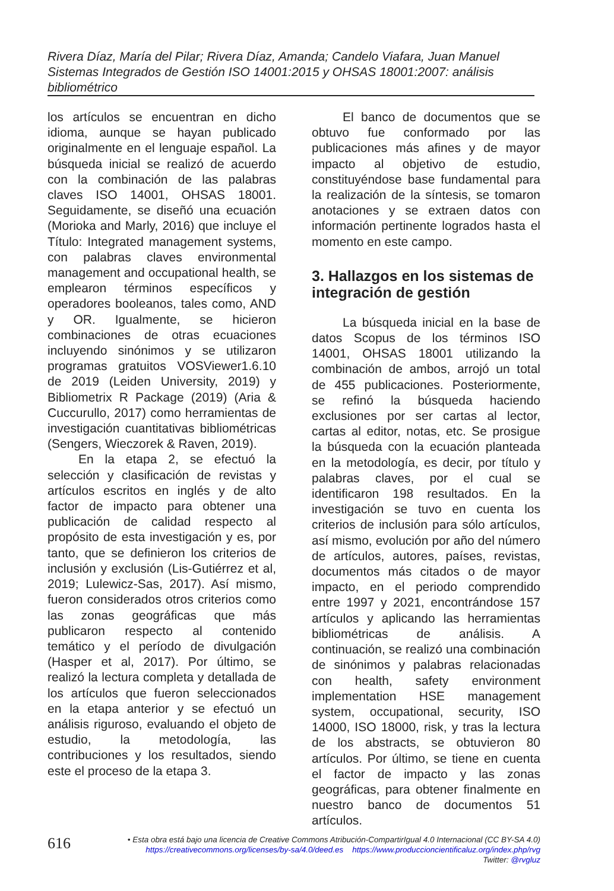Rivera Díaz, María del Pilar; Rivera Díaz, Amanda; Candelo Viafara, Juan Manuel
Sistemas Integrados de Gestión ISO 14001:2015 y OHSAS 18001:2007: análisis bibliométrico
los artículos se encuentran en dicho idioma, aunque se hayan publicado originalmente en el lenguaje español. La búsqueda inicial se realizó de acuerdo con la combinación de las palabras claves ISO 14001, OHSAS 18001. Seguidamente, se diseñó una ecuación (Morioka and Marly, 2016) que incluye el Título: Integrated management systems, con palabras claves environmental management and occupational health, se emplearon términos específicos y operadores booleanos, tales como, AND y OR. Igualmente, se hicieron combinaciones de otras ecuaciones incluyendo sinónimos y se utilizaron programas gratuitos VOSViewer1.6.10 de 2019 (Leiden University, 2019) y Bibliometrix R Package (2019) (Aria & Cuccurullo, 2017) como herramientas de investigación cuantitativas bibliométricas (Sengers, Wieczorek & Raven, 2019).
En la etapa 2, se efectuó la selección y clasificación de revistas y artículos escritos en inglés y de alto factor de impacto para obtener una publicación de calidad respecto al propósito de esta investigación y es, por tanto, que se definieron los criterios de inclusión y exclusión (Lis-Gutiérrez et al, 2019; Lulewicz-Sas, 2017). Así mismo, fueron considerados otros criterios como las zonas geográficas que más publicaron respecto al contenido temático y el período de divulgación (Hasper et al, 2017). Por último, se realizó la lectura completa y detallada de los artículos que fueron seleccionados en la etapa anterior y se efectuó un análisis riguroso, evaluando el objeto de estudio, la metodología, las contribuciones y los resultados, siendo este el proceso de la etapa 3.
El banco de documentos que se obtuvo fue conformado por las publicaciones más afines y de mayor impacto al objetivo de estudio, constituyéndose base fundamental para la realización de la síntesis, se tomaron anotaciones y se extraen datos con información pertinente logrados hasta el momento en este campo.
3. Hallazgos en los sistemas de integración de gestión
La búsqueda inicial en la base de datos Scopus de los términos ISO 14001, OHSAS 18001 utilizando la combinación de ambos, arrojó un total de 455 publicaciones. Posteriormente, se refinó la búsqueda haciendo exclusiones por ser cartas al lector, cartas al editor, notas, etc. Se prosigue la búsqueda con la ecuación planteada en la metodología, es decir, por título y palabras claves, por el cual se identificaron 198 resultados. En la investigación se tuvo en cuenta los criterios de inclusión para sólo artículos, así mismo, evolución por año del número de artículos, autores, países, revistas, documentos más citados o de mayor impacto, en el periodo comprendido entre 1997 y 2021, encontrándose 157 artículos y aplicando las herramientas bibliométricas de análisis. A continuación, se realizó una combinación de sinónimos y palabras relacionadas con health, safety environment implementation HSE management system, occupational, security, ISO 14000, ISO 18000, risk, y tras la lectura de los abstracts, se obtuvieron 80 artículos. Por último, se tiene en cuenta el factor de impacto y las zonas geográficas, para obtener finalmente en nuestro banco de documentos 51 artículos.
616
• Esta obra está bajo una licencia de Creative Commons Atribución-CompartirIgual 4.0 Internacional (CC BY-SA 4.0)
https://creativecommons.org/licenses/by-sa/4.0/deed.es https://www.produccioncientificaluz.org/index.php/rvg
Twitter: @rvgluz